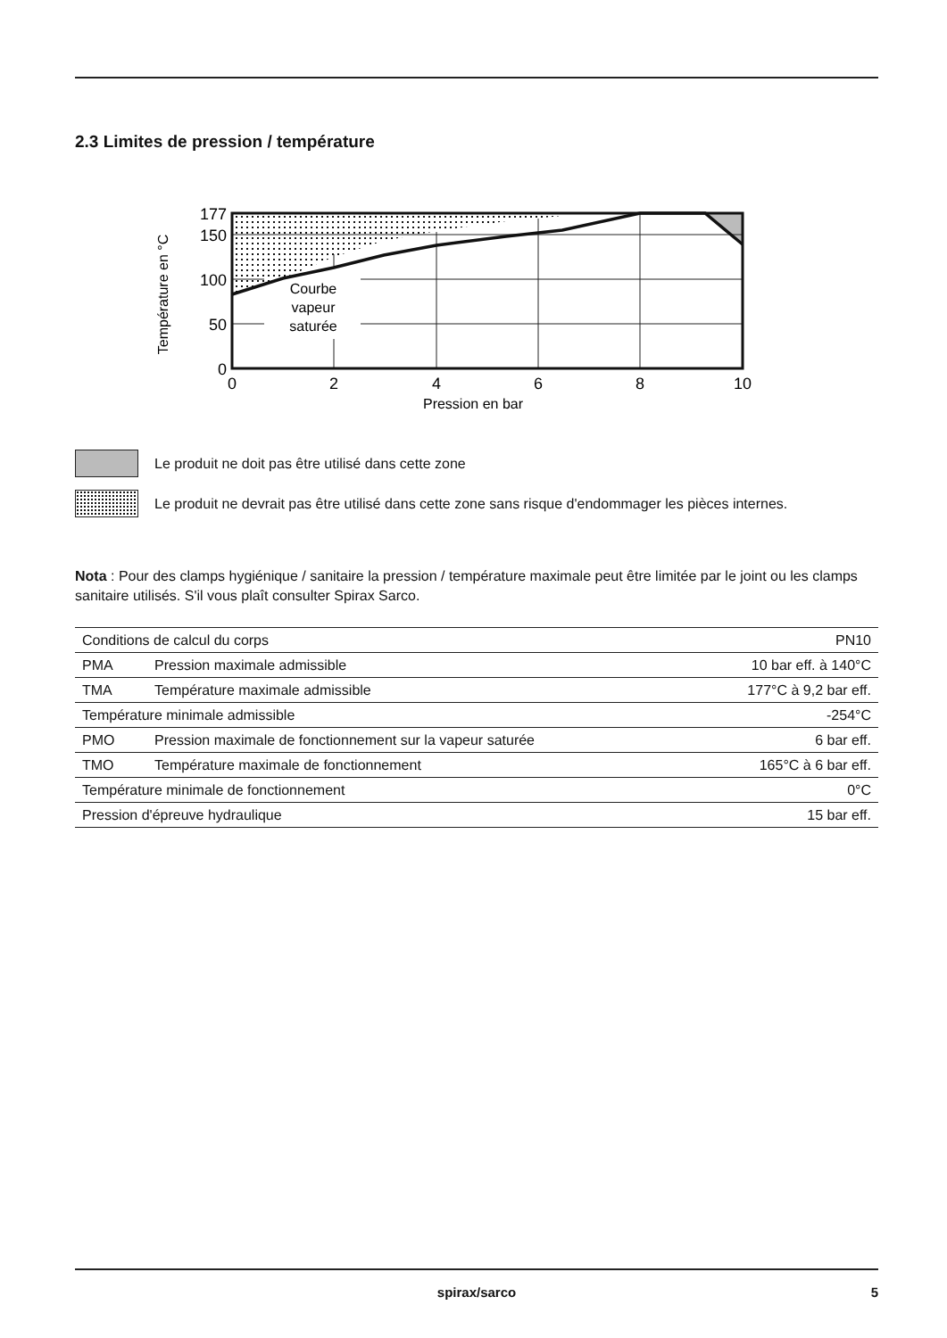2.3 Limites de pression / température
177
150
100
50
0
0
2
4
6
8
10
Pression en bar
Courbe
vapeur
saturée
Température en °C
Le produit ne doit pas être utilisé dans cette zone
Le produit ne devrait pas être utilisé dans cette zone sans risque d'endommager les pièces internes.
Nota : Pour des clamps hygiénique / sanitaire la pression / température maximale peut être limitée par le joint ou les clamps sanitaire utilisés. S'il vous plaît consulter Spirax Sarco.
| Conditions de calcul du corps | | PN10 |
| PMA | Pression maximale admissible | 10 bar eff. à 140°C |
| TMA | Température maximale admissible | 177°C à 9,2 bar eff. |
| Température minimale admissible | | -254°C |
| PMO | Pression maximale de fonctionnement sur la vapeur saturée | 6 bar eff. |
| TMO | Température maximale de fonctionnement | 165°C à 6 bar eff. |
| Température minimale de fonctionnement | | 0°C |
| Pression d'épreuve hydraulique | | 15 bar eff. |
spirax/sarco
5